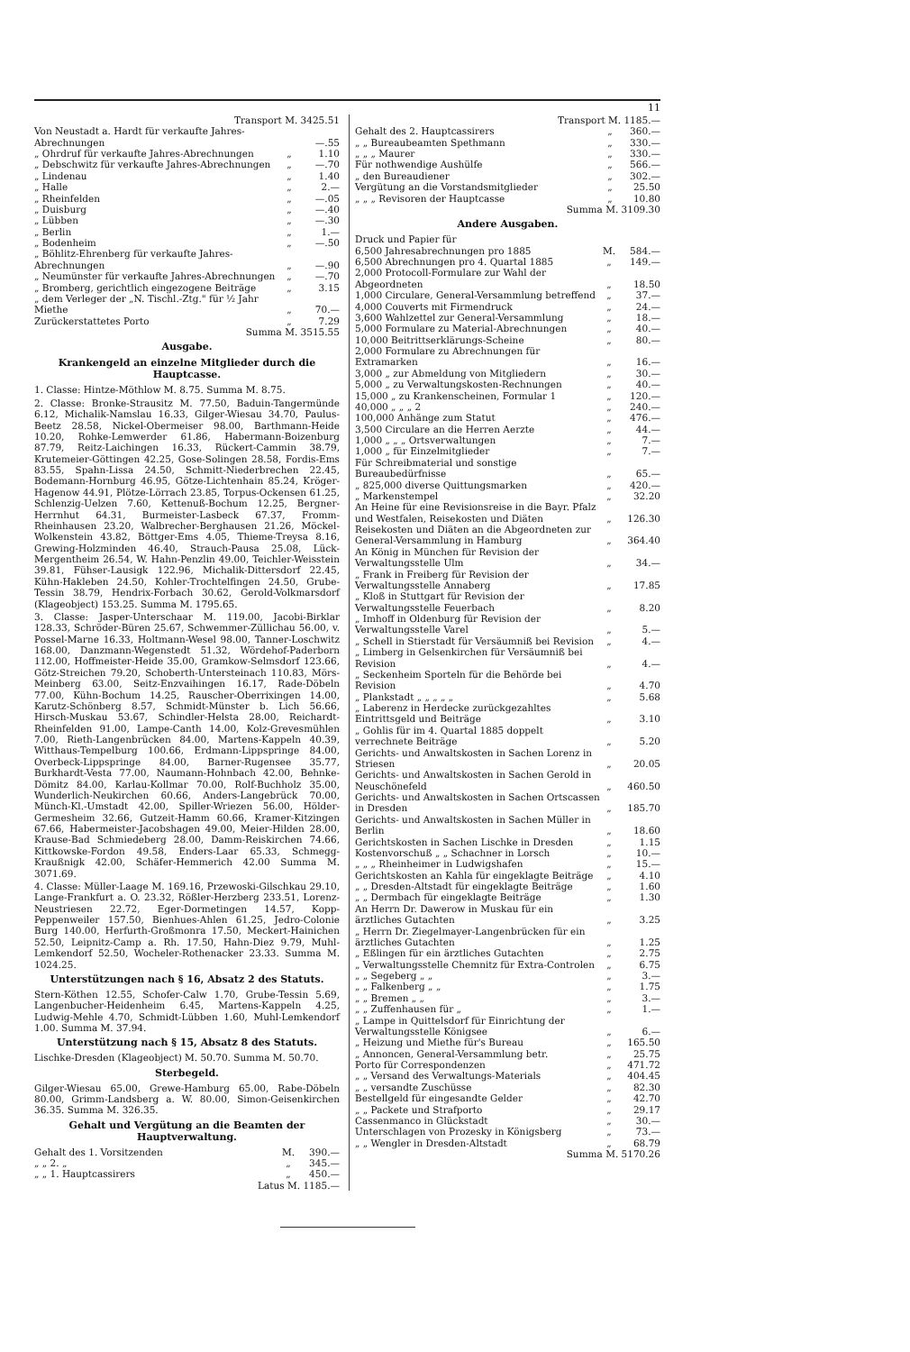11
Transport M. 3425.51
| Von Neustadt a. Hardt für verkaufte Jahres-Abrechnungen | | —.55 |
| „ Ohrdruf für verkaufte Jahres-Abrechnungen | „ | 1.10 |
| „ Debschwitz für verkaufte Jahres-Abrechnungen | „ | —.70 |
| „ Lindenau | „ | 1.40 |
| „ Halle | „ | 2.— |
| „ Rheinfelden | „ | —.05 |
| „ Duisburg | „ | —.40 |
| „ Lübben | „ | —.30 |
| „ Berlin | „ | 1.— |
| „ Bodenheim | „ | —.50 |
| „ Böhlitz-Ehrenberg für verkaufte Jahres-Abrechnungen | „ | —.90 |
| „ Neumünster für verkaufte Jahres-Abrechnungen | „ | —.70 |
| „ Bromberg, gerichtlich eingezogene Beiträge | „ | 3.15 |
| „ dem Verleger der „N. Tischl.-Ztg." für ½ Jahr Miethe | „ | 70.— |
| Zurückerstattetes Porto | „ | 7.29 |
Summa M. 3515.55
Ausgabe.
Krankengeld an einzelne Mitglieder durch die Hauptcasse.
1. Classe: Hintze-Möthlow M. 8.75. Summa M. 8.75.
2. Classe: Bronke-Strausitz M. 77.50, Baduin-Tangermünde 6.12, Michalik-Namslau 16.33, Gilger-Wiesau 34.70, Paulus-Beetz 28.58, Nickel-Obermeiser 98.00, Barthmann-Heide 10.20, Rohke-Lemwerder 61.86, Habermann-Boizenburg 87.79, Reitz-Laichingen 16.33, Rückert-Cammin 38.79, Krutemeier-Göttingen 42.25, Gose-Solingen 28.58, Fordis-Ems 83.55, Spahn-Lissa 24.50, Schmitt-Niederbrechen 22.45, Bodemann-Hornburg 46.95, Götze-Lichtenhain 85.24, Kröger-Hagenow 44.91, Plötze-Lörrach 23.85, Torpus-Ockensen 61.25, Schlenzig-Uelzen 7.60, Kettenuß-Bochum 12.25, Bergner-Herrnhut 64.31, Burmeister-Lasbeck 67.37, Fromm-Rheinhausen 23.20, Walbrecher-Berghausen 21.26, Möckel-Wolkenstein 43.82, Böttger-Ems 4.05, Thieme-Treysa 8.16, Grewing-Holzminden 46.40, Strauch-Pausa 25.08, Lück-Mergentheim 26.54, W. Hahn-Penzlin 49.00, Teichler-Weisstein 39.81, Fühser-Lausigk 122.96, Michalik-Dittersdorf 22.45, Kühn-Hakleben 24.50, Kohler-Trochtelfingen 24.50, Grube-Tessin 38.79, Hendrix-Forbach 30.62, Gerold-Volkmarsdorf (Klageobject) 153.25. Summa M. 1795.65.
3. Classe: Jasper-Unterschaar M. 119.00, Jacobi-Birklar 128.33, Schröder-Büren 25.67, Schwemmer-Züllichau 56.00, v. Possel-Marne 16.33, Holtmann-Wesel 98.00, Tanner-Loschwitz 168.00, Danzmann-Wegenstedt 51.32, Wördehof-Paderborn 112.00, Hoffmeister-Heide 35.00, Gramkow-Selmsdorf 123.66, Götz-Streichen 79.20, Schoberth-Untersteinach 110.83, Mörs-Meinberg 63.00, Seitz-Enzvaihingen 16.17, Rade-Döbeln 77.00, Kühn-Bochum 14.25, Rauscher-Oberrixingen 14.00, Karutz-Schönberg 8.57, Schmidt-Münster b. Lich 56.66, Hirsch-Muskau 53.67, Schindler-Helsta 28.00, Reichardt-Rheinfelden 91.00, Lampe-Canth 14.00, Kolz-Grevesmühlen 7.00, Rieth-Langenbrücken 84.00, Martens-Kappeln 40.39, Witthaus-Tempelburg 100.66, Erdmann-Lippspringe 84.00, Overbeck-Lippspringe 84.00, Barner-Rugensee 35.77, Burkhardt-Vesta 77.00, Naumann-Hohnbach 42.00, Behnke-Dömitz 84.00, Karlau-Kollmar 70.00, Rolf-Buchholz 35.00, Wunderlich-Neukirchen 60.66, Anders-Langebrück 70.00, Münch-Kl.-Umstadt 42.00, Spiller-Wriezen 56.00, Hölder-Germesheim 32.66, Gutzeit-Hamm 60.66, Kramer-Kitzingen 67.66, Habermeister-Jacobshagen 49.00, Meier-Hilden 28.00, Krause-Bad Schmiedeberg 28.00, Damm-Reiskirchen 74.66, Kittkowske-Fordon 49.58, Enders-Laar 65.33, Schmegg-Kraußnigk 42.00, Schäfer-Hemmerich 42.00 Summa M. 3071.69.
4. Classe: Müller-Laage M. 169.16, Przewoski-Gilschkau 29.10, Lange-Frankfurt a. O. 23.32, Rößler-Herzberg 233.51, Lorenz-Neustriesen 22.72, Eger-Dormetingen 14.57, Kopp-Peppenweiler 157.50, Bienhues-Ahlen 61.25, Jedro-Colonie Burg 140.00, Herfurth-Großmonra 17.50, Meckert-Hainichen 52.50, Leipnitz-Camp a. Rh. 17.50, Hahn-Diez 9.79, Muhl-Lemkendorf 52.50, Wocheler-Rothenacker 23.33. Summa M. 1024.25.
Unterstützungen nach § 16, Absatz 2 des Statuts.
Stern-Köthen 12.55, Schofer-Calw 1.70, Grube-Tessin 5.69, Langenbucher-Heidenheim 6.45, Martens-Kappeln 4.25, Ludwig-Mehle 4.70, Schmidt-Lübben 1.60, Muhl-Lemkendorf 1.00. Summa M. 37.94.
Unterstützung nach § 15, Absatz 8 des Statuts.
Lischke-Dresden (Klageobject) M. 50.70. Summa M. 50.70.
Sterbegeld.
Gilger-Wiesau 65.00, Grewe-Hamburg 65.00, Rabe-Döbeln 80.00, Grimm-Landsberg a. W. 80.00, Simon-Geisenkirchen 36.35. Summa M. 326.35.
Gehalt und Vergütung an die Beamten der Hauptverwaltung.
| Gehalt des 1. Vorsitzenden | M. | 390.— |
| „ „ 2. „ | „ | 345.— |
| „ „ 1. Hauptcassirers | „ | 450.— |
Latus M. 1185.—
Transport M. 1185.—
| Gehalt des 2. Hauptcassirers | „ | 360.— |
| „ „ Bureaubeamten Spethmann | „ | 330.— |
| „ „ „ Maurer | „ | 330.— |
| Für nothwendige Aushülfe | „ | 566.— |
| „ den Bureaudiener | „ | 302.— |
| Vergütung an die Vorstandsmitglieder | „ | 25.50 |
| „ „ „ Revisoren der Hauptcasse | „ | 10.80 |
Summa M. 3109.30
Andere Ausgaben.
| Druck und Papier für | | |
| 6,500 Jahresabrechnungen pro 1885 | M. | 584.— |
| 6,500 Abrechnungen pro 4. Quartal 1885 | „ | 149.— |
| 2,000 Protocoll-Formulare zur Wahl der Abgeordneten | „ | 18.50 |
| 1,000 Circulare, General-Versammlung betreffend | „ | 37.— |
| 4,000 Couverts mit Firmendruck | „ | 24.— |
| 3,600 Wahlzettel zur General-Versammlung | „ | 18.— |
| 5,000 Formulare zu Material-Abrechnungen | „ | 40.— |
| 10,000 Beitrittserklärungs-Scheine | „ | 80.— |
| 2,000 Formulare zu Abrechnungen für Extramarken | „ | 16.— |
| 3,000 „ zur Abmeldung von Mitgliedern | „ | 30.— |
| 5,000 „ zu Verwaltungskosten-Rechnungen | „ | 40.— |
| 15,000 „ zu Krankenscheinen, Formular 1 | „ | 120.— |
| 40,000 „ „ „ 2 | „ | 240.— |
| 100,000 Anhänge zum Statut | „ | 476.— |
| 3,500 Circulare an die Herren Aerzte | „ | 44.— |
| 1,000 „ „ „ Ortsverwaltungen | „ | 7.— |
| 1,000 „ für Einzelmitglieder | „ | 7.— |
| Für Schreibmaterial und sonstige Bureaubedürfnisse | „ | 65.— |
| „ 825,000 diverse Quittungsmarken | „ | 420.— |
| „ Markenstempel | „ | 32.20 |
| An Heine für eine Revisionsreise in die Bayr. Pfalz und Westfalen, Reisekosten und Diäten | „ | 126.30 |
| Reisekosten und Diäten an die Abgeordneten zur General-Versammlung in Hamburg | „ | 364.40 |
| An König in München für Revision der Verwaltungsstelle Ulm | „ | 34.— |
| „ Frank in Freiberg für Revision der Verwaltungsstelle Annaberg | „ | 17.85 |
| „ Kloß in Stuttgart für Revision der Verwaltungsstelle Feuerbach | „ | 8.20 |
| „ Imhoff in Oldenburg für Revision der Verwaltungsstelle Varel | „ | 5.— |
| „ Schell in Stierstadt für Versäumniß bei Revision | „ | 4.— |
| „ Limberg in Gelsenkirchen für Versäumniß bei Revision | „ | 4.— |
| „ Seckenheim Sporteln für die Behörde bei Revision | „ | 4.70 |
| „ Plankstadt „ „ „ „ „ | „ | 5.68 |
| „ Laberenz in Herdecke zurückgezahltes Eintrittsgeld und Beiträge | „ | 3.10 |
| „ Gohlis für im 4. Quartal 1885 doppelt verrechnete Beiträge | „ | 5.20 |
| Gerichts- und Anwaltskosten in Sachen Lorenz in Striesen | „ | 20.05 |
| Gerichts- und Anwaltskosten in Sachen Gerold in Neuschönefeld | „ | 460.50 |
| Gerichts- und Anwaltskosten in Sachen Ortscassen in Dresden | „ | 185.70 |
| Gerichts- und Anwaltskosten in Sachen Müller in Berlin | „ | 18.60 |
| Gerichtskosten in Sachen Lischke in Dresden | „ | 1.15 |
| Kostenvorschuß „ „ Schachner in Lorsch | „ | 10.— |
| „ „ „ Rheinheimer in Ludwigshafen | „ | 15.— |
| Gerichtskosten an Kahla für eingeklagte Beiträge | „ | 4.10 |
| „ „ Dresden-Altstadt für eingeklagte Beiträge | „ | 1.60 |
| „ „ Dermbach für eingeklagte Beiträge | „ | 1.30 |
| An Herrn Dr. Dawerow in Muskau für ein ärztliches Gutachten | „ | 3.25 |
| „ Herrn Dr. Ziegelmayer-Langenbrücken für ein ärztliches Gutachten | „ | 1.25 |
| „ Eßlingen für ein ärztliches Gutachten | „ | 2.75 |
| „ Verwaltungsstelle Chemnitz für Extra-Controlen | „ | 6.75 |
| „ „ Segeberg „ „ | „ | 3.— |
| „ „ Falkenberg „ „ | „ | 1.75 |
| „ „ Bremen „ „ | „ | 3.— |
| „ „ Zuffenhausen für „ | „ | 1.— |
| „ Lampe in Quittelsdorf für Einrichtung der Verwaltungsstelle Königsee | „ | 6.— |
| „ Heizung und Miethe für's Bureau | „ | 165.50 |
| „ Annoncen, General-Versammlung betr. | „ | 25.75 |
| Porto für Correspondenzen | „ | 471.72 |
| „ „ Versand des Verwaltungs-Materials | „ | 404.45 |
| „ „ versandte Zuschüsse | „ | 82.30 |
| Bestellgeld für eingesandte Gelder | „ | 42.70 |
| „ „ Packete und Strafporto | „ | 29.17 |
| Cassenmanco in Glückstadt | „ | 30.— |
| Unterschlagen von Prozesky in Königsberg | „ | 73.— |
| „ „ Wengler in Dresden-Altstadt | „ | 68.79 |
Summa M. 5170.26